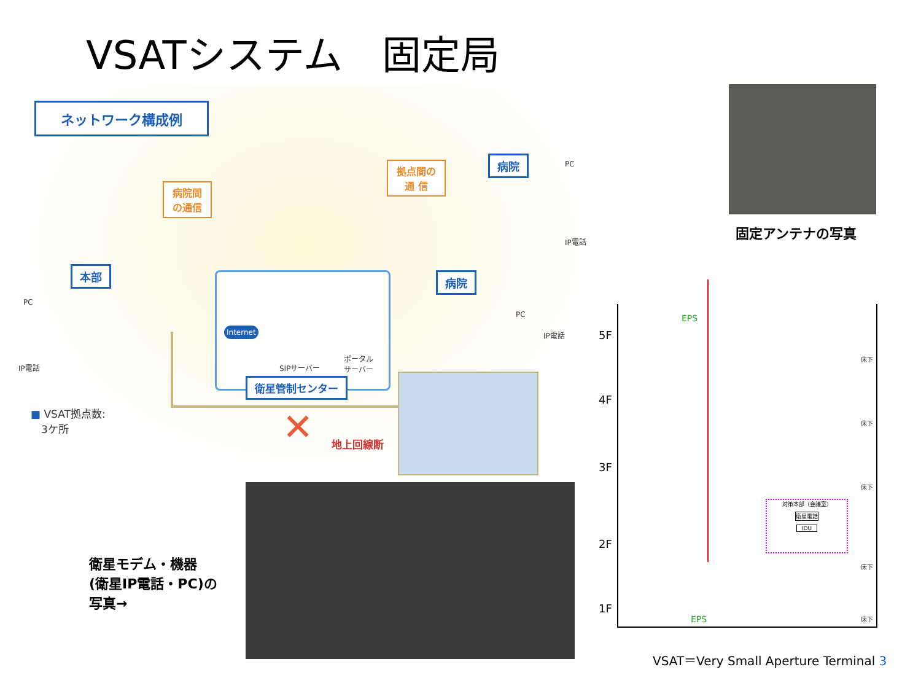VSATシステム　固定局
ネットワーク構成例
病院間
の通信
拠点間の
通 信
病院
本部 病院
PC
IP電話
PC
IP電話
PC
IP電話
Internet
SIPサーバー
ポータル
サーバー
衛星管制センター
■ VSAT拠点数:
　3ケ所
✕ 地上回線断
固定アンテナの写真
5F
4F
3F
2F
1F
EPS
EPS
床下
床下
床下
床下
床下
対策本部（会議室）
衛星電話
IDU
衛星モデム・機器
(衛星IP電話・PC)の
写真→
VSAT＝Very Small Aperture Terminal 3